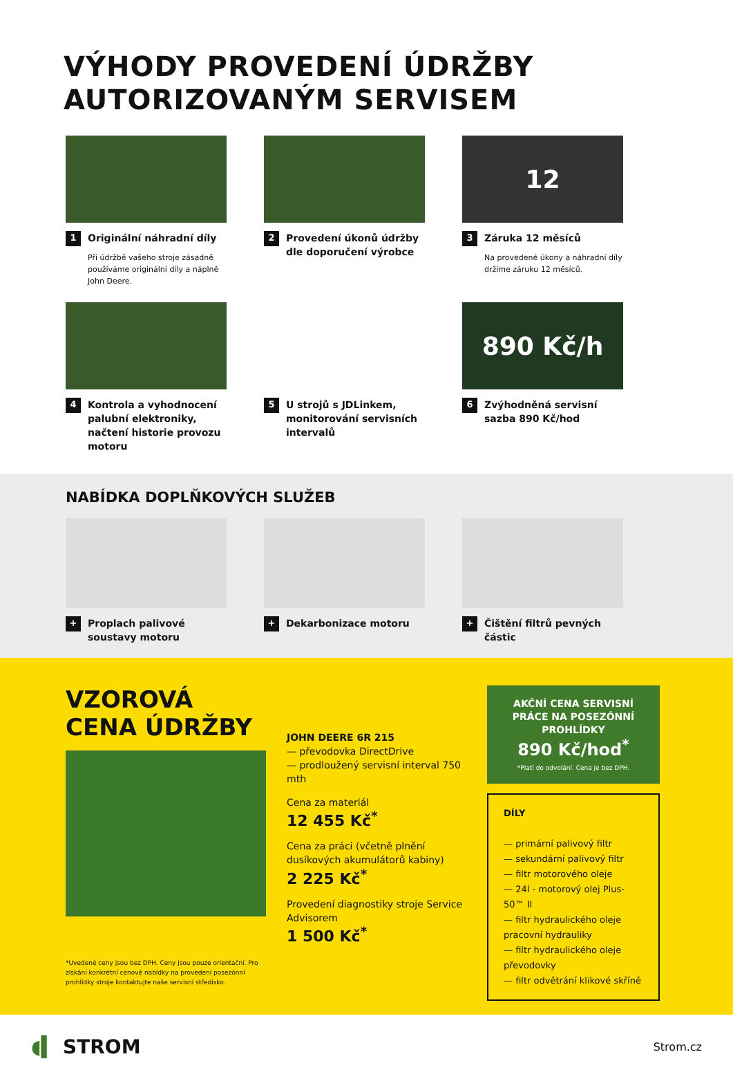VÝHODY PROVEDENÍ ÚDRŽBY
AUTORIZOVANÝM SERVISEM
1 Originální náhradní díly
Při údržbě vašeho stroje zásadně používáme originální díly a náplně John Deere.
2 Provedení úkonů údržby dle doporučení výrobce
12
3 Záruka 12 měsíců
Na provedené úkony a náhradní díly držíme záruku 12 měsíců.
4 Kontrola a vyhodnocení palubní elektroniky, načtení historie provozu motoru
5 U strojů s JDLinkem, monitorování servisních intervalů
890 Kč/h
6 Zvýhodněná servisní sazba 890 Kč/hod
NABÍDKA DOPLŇKOVÝCH SLUŽEB
+ Proplach palivové soustavy motoru
+ Dekarbonizace motoru
+ Čištění filtrů pevných částic
VZOROVÁ CENA ÚDRŽBY
*Uvedené ceny jsou bez DPH. Ceny jsou pouze orientační. Pro získání konkrétní cenové nabídky na provedení posezónní prohlídky stroje kontaktujte naše servisní středisko.
JOHN DEERE 6R 215
— převodovka DirectDrive
— prodloužený servisní interval 750 mth
Cena za materiál
12 455 Kč<sup>*</sup>
Cena za práci (včetně plnění dusíkových akumulátorů kabiny)
2 225 Kč<sup>*</sup>
Provedení diagnostiky stroje Service Advisorem
1 500 Kč<sup>*</sup>
AKČNÍ CENA SERVISNÍ PRÁCE NA POSEZÓNNÍ PROHLÍDKY
890 Kč/hod<sup>*</sup>
*Platí do odvolání. Cena je bez DPH.
DÍLY
— primární palivový filtr
— sekundární palivový filtr
— filtr motorového oleje
— 24l - motorový olej Plus-50™ II
— filtr hydraulického oleje pracovní hydrauliky
— filtr hydraulického oleje převodovky
— filtr odvětrání klikové skříně
◖▍ STROM Strom.cz